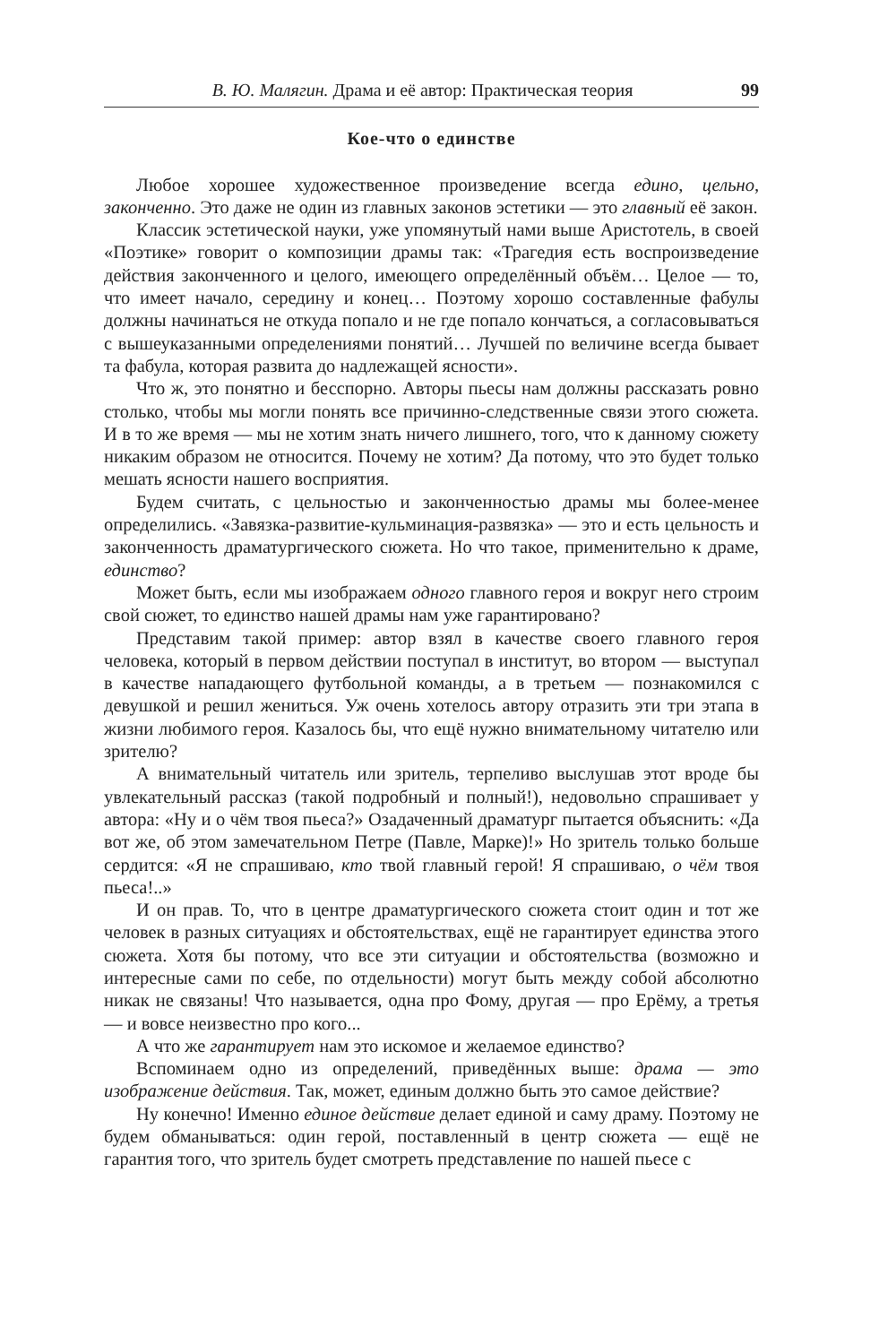В. Ю. Малягин. Драма и её автор: Практическая теория 99
Кое-что о единстве
Любое хорошее художественное произведение всегда едино, цельно, законченно. Это даже не один из главных законов эстетики — это главный её закон.
Классик эстетической науки, уже упомянутый нами выше Аристотель, в своей «Поэтике» говорит о композиции драмы так: «Трагедия есть воспроизведение действия законченного и целого, имеющего определённый объём… Целое — то, что имеет начало, середину и конец… Поэтому хорошо составленные фабулы должны начинаться не откуда попало и не где попало кончаться, а согласовываться с вышеуказанными определениями понятий… Лучшей по величине всегда бывает та фабула, которая развита до надлежащей ясности».
Что ж, это понятно и бесспорно. Авторы пьесы нам должны рассказать ровно столько, чтобы мы могли понять все причинно-следственные связи этого сюжета. И в то же время — мы не хотим знать ничего лишнего, того, что к данному сюжету никаким образом не относится. Почему не хотим? Да потому, что это будет только мешать ясности нашего восприятия.
Будем считать, с цельностью и законченностью драмы мы более-менее определились. «Завязка-развитие-кульминация-развязка» — это и есть цельность и законченность драматургического сюжета. Но что такое, применительно к драме, единство?
Может быть, если мы изображаем одного главного героя и вокруг него строим свой сюжет, то единство нашей драмы нам уже гарантировано?
Представим такой пример: автор взял в качестве своего главного героя человека, который в первом действии поступал в институт, во втором — выступал в качестве нападающего футбольной команды, а в третьем — познакомился с девушкой и решил жениться. Уж очень хотелось автору отразить эти три этапа в жизни любимого героя. Казалось бы, что ещё нужно внимательному читателю или зрителю?
А внимательный читатель или зритель, терпеливо выслушав этот вроде бы увлекательный рассказ (такой подробный и полный!), недовольно спрашивает у автора: «Ну и о чём твоя пьеса?» Озадаченный драматург пытается объяснить: «Да вот же, об этом замечательном Петре (Павле, Марке)!» Но зритель только больше сердится: «Я не спрашиваю, кто твой главный герой! Я спрашиваю, о чём твоя пьеса!..»
И он прав. То, что в центре драматургического сюжета стоит один и тот же человек в разных ситуациях и обстоятельствах, ещё не гарантирует единства этого сюжета. Хотя бы потому, что все эти ситуации и обстоятельства (возможно и интересные сами по себе, по отдельности) могут быть между собой абсолютно никак не связаны! Что называется, одна про Фому, другая — про Ерёму, а третья — и вовсе неизвестно про кого...
А что же гарантирует нам это искомое и желаемое единство?
Вспоминаем одно из определений, приведённых выше: драма — это изображение действия. Так, может, единым должно быть это самое действие?
Ну конечно! Именно единое действие делает единой и саму драму. Поэтому не будем обманываться: один герой, поставленный в центр сюжета — ещё не гарантия того, что зритель будет смотреть представление по нашей пьесе с